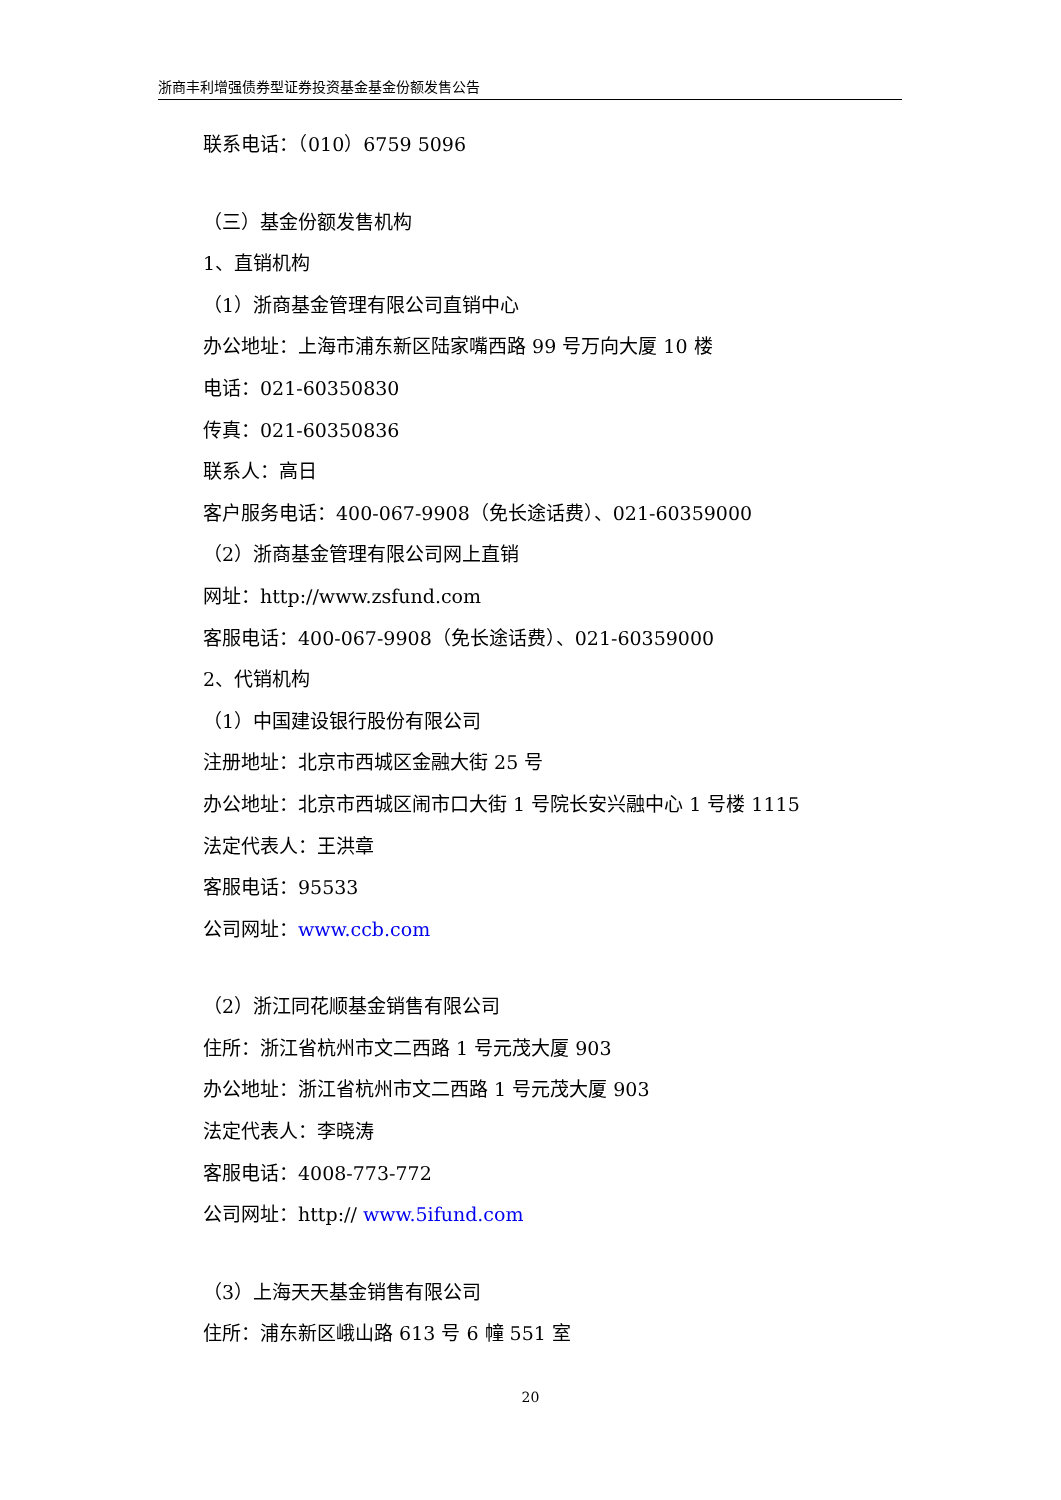浙商丰利增强债券型证券投资基金基金份额发售公告
联系电话：（010）6759 5096
（三）基金份额发售机构
1、直销机构
（1）浙商基金管理有限公司直销中心
办公地址：上海市浦东新区陆家嘴西路 99 号万向大厦 10 楼
电话：021-60350830
传真：021-60350836
联系人：高日
客户服务电话：400-067-9908（免长途话费）、021-60359000
（2）浙商基金管理有限公司网上直销
网址：http://www.zsfund.com
客服电话：400-067-9908（免长途话费）、021-60359000
2、代销机构
（1）中国建设银行股份有限公司
注册地址：北京市西城区金融大街 25 号
办公地址：北京市西城区闹市口大街 1 号院长安兴融中心 1 号楼 1115
法定代表人：王洪章
客服电话：95533
公司网址：www.ccb.com
（2）浙江同花顺基金销售有限公司
住所：浙江省杭州市文二西路 1 号元茂大厦 903
办公地址：浙江省杭州市文二西路 1 号元茂大厦 903
法定代表人：李晓涛
客服电话：4008-773-772
公司网址：http:// www.5ifund.com
（3）上海天天基金销售有限公司
住所：浦东新区峨山路 613 号 6 幢 551 室
20